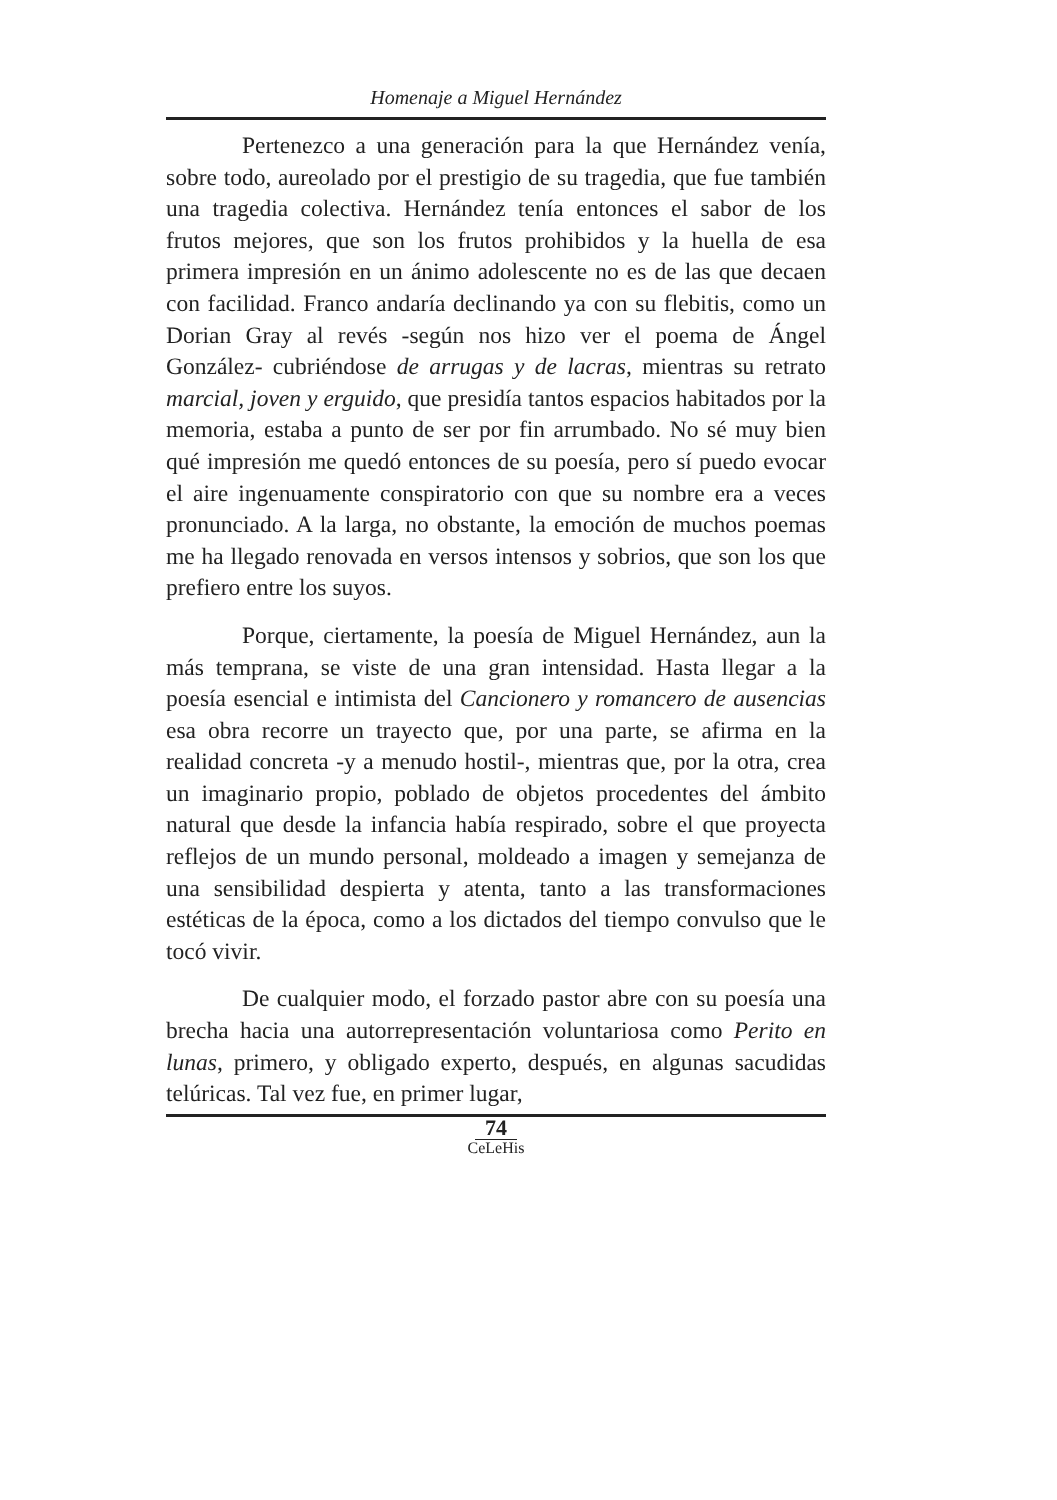Homenaje a Miguel Hernández
Pertenezco a una generación para la que Hernández venía, sobre todo, aureolado por el prestigio de su tragedia, que fue también una tragedia colectiva. Hernández tenía entonces el sabor de los frutos mejores, que son los frutos prohibidos y la huella de esa primera impresión en un ánimo adolescente no es de las que decaen con facilidad. Franco andaría declinando ya con su flebitis, como un Dorian Gray al revés -según nos hizo ver el poema de Ángel González- cubriéndose de arrugas y de lacras, mientras su retrato marcial, joven y erguido, que presidía tantos espacios habitados por la memoria, estaba a punto de ser por fin arrumbado. No sé muy bien qué impresión me quedó entonces de su poesía, pero sí puedo evocar el aire ingenuamente conspiratorio con que su nombre era a veces pronunciado. A la larga, no obstante, la emoción de muchos poemas me ha llegado renovada en versos intensos y sobrios, que son los que prefiero entre los suyos.
Porque, ciertamente, la poesía de Miguel Hernández, aun la más temprana, se viste de una gran intensidad. Hasta llegar a la poesía esencial e intimista del Cancionero y romancero de ausencias esa obra recorre un trayecto que, por una parte, se afirma en la realidad concreta -y a menudo hostil-, mientras que, por la otra, crea un imaginario propio, poblado de objetos procedentes del ámbito natural que desde la infancia había respirado, sobre el que proyecta reflejos de un mundo personal, moldeado a imagen y semejanza de una sensibilidad despierta y atenta, tanto a las transformaciones estéticas de la época, como a los dictados del tiempo convulso que le tocó vivir.
De cualquier modo, el forzado pastor abre con su poesía una brecha hacia una autorrepresentación voluntariosa como Perito en lunas, primero, y obligado experto, después, en algunas sacudidas telúricas. Tal vez fue, en primer lugar,
74
CeLeHis